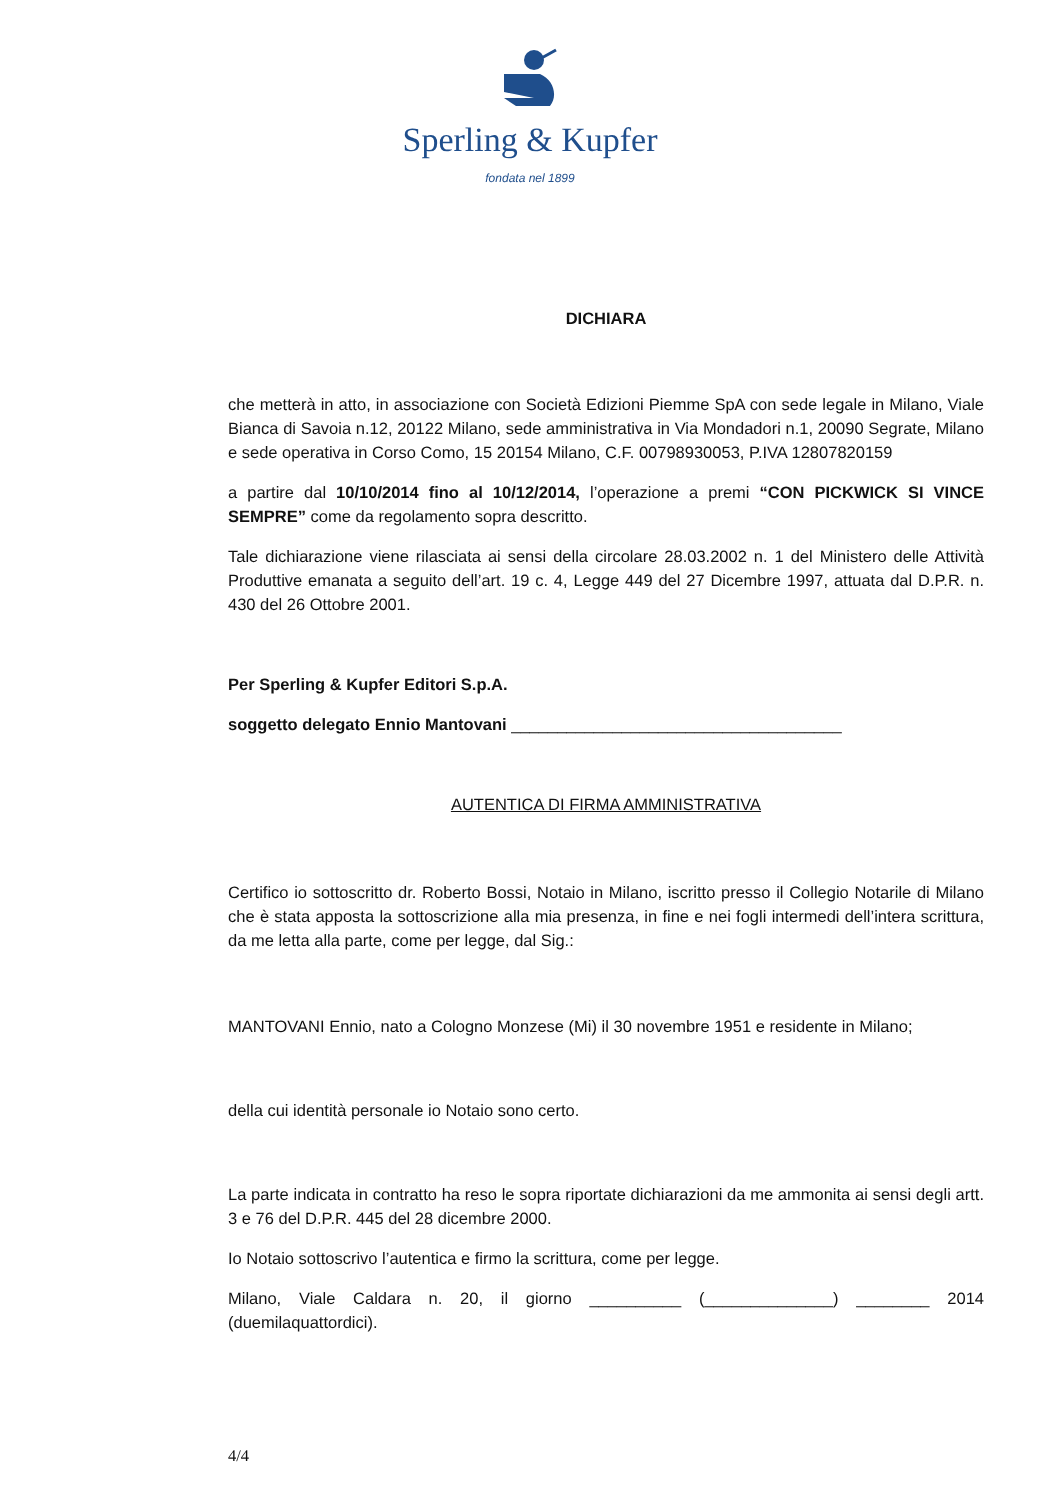Sperling & Kupfer
fondata nel 1899
DICHIARA
che metterà in atto, in associazione con Società Edizioni Piemme SpA con sede legale in Milano, Viale Bianca di Savoia n.12, 20122 Milano, sede amministrativa in Via Mondadori n.1, 20090 Segrate, Milano e sede operativa in Corso Como, 15 20154 Milano, C.F. 00798930053, P.IVA 12807820159
a partire dal 10/10/2014 fino al 10/12/2014, l’operazione a premi “CON PICKWICK SI VINCE SEMPRE” come da regolamento sopra descritto.
Tale dichiarazione viene rilasciata ai sensi della circolare 28.03.2002 n. 1 del Ministero delle Attività Produttive emanata a seguito dell’art. 19 c. 4, Legge 449 del 27 Dicembre 1997, attuata dal D.P.R. n. 430 del 26 Ottobre 2001.
Per Sperling & Kupfer Editori S.p.A.
soggetto delegato Ennio Mantovani ____________________________________
AUTENTICA DI FIRMA AMMINISTRATIVA
Certifico io sottoscritto dr. Roberto Bossi, Notaio in Milano, iscritto presso il Collegio Notarile di Milano che è stata apposta la sottoscrizione alla mia presenza, in fine e nei fogli intermedi dell’intera scrittura, da me letta alla parte, come per legge, dal Sig.:
MANTOVANI Ennio, nato a Cologno Monzese (Mi) il 30 novembre 1951 e residente in Milano;
della cui identità personale io Notaio sono certo.
La parte indicata in contratto ha reso le sopra riportate dichiarazioni da me ammonita ai sensi degli artt. 3 e 76 del D.P.R. 445 del 28 dicembre 2000.
Io Notaio sottoscrivo l’autentica e firmo la scrittura, come per legge.
Milano, Viale Caldara n. 20, il giorno __________ (______________) ________ 2014 (duemilaquattordici).
4/4